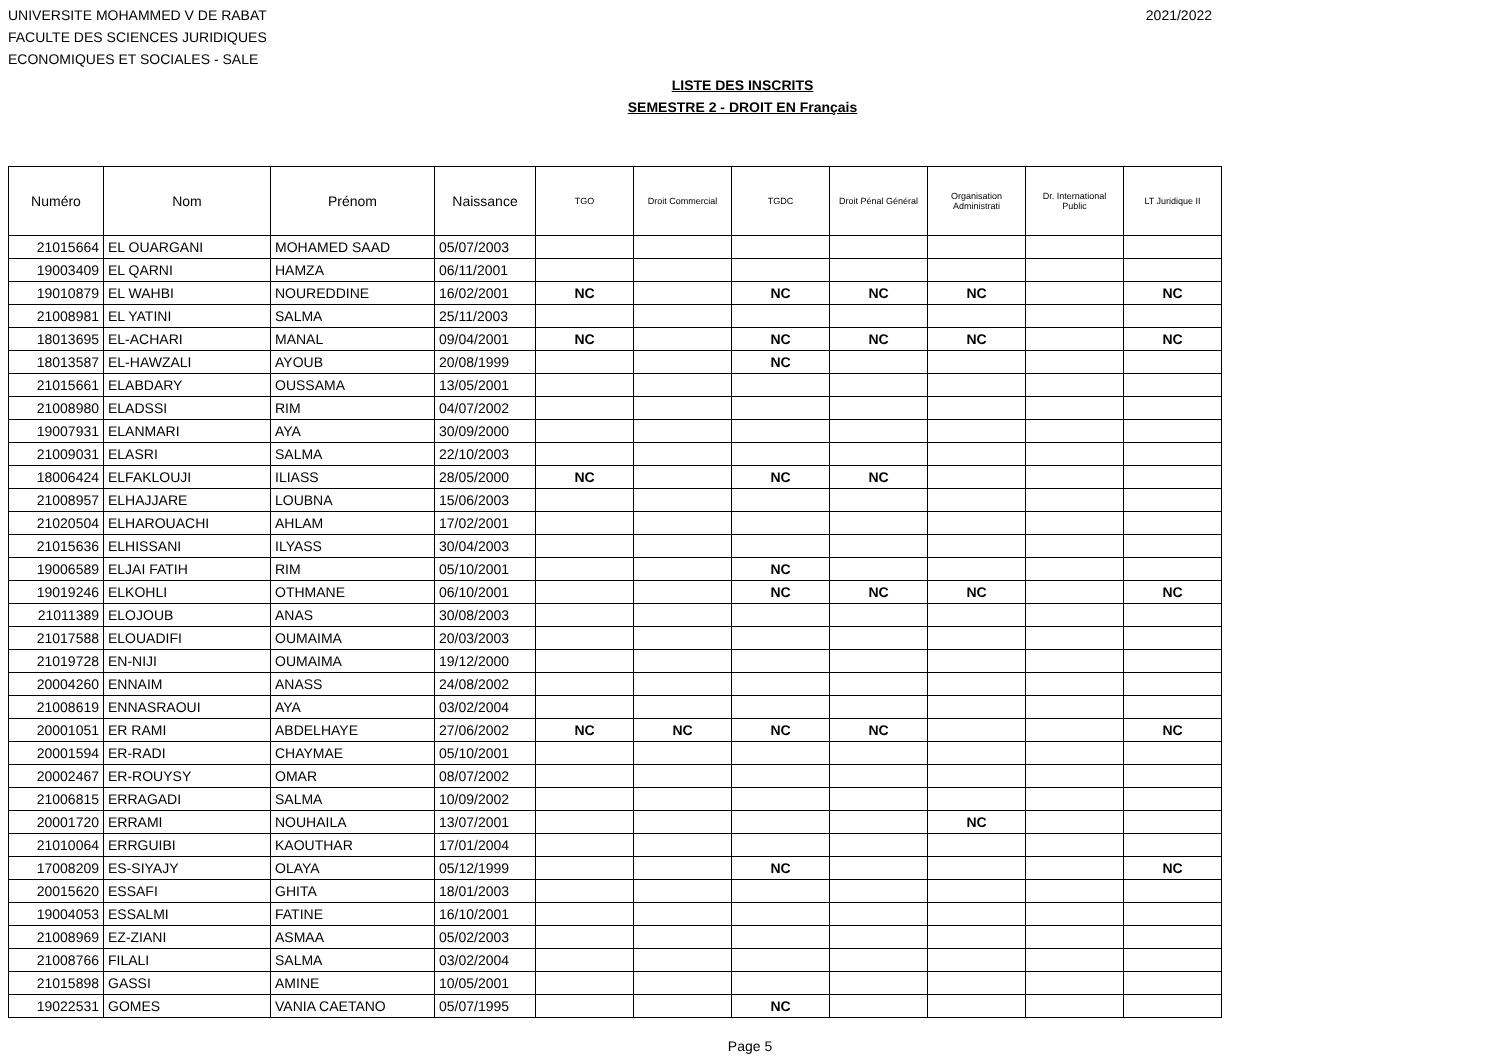UNIVERSITE MOHAMMED V DE RABAT
FACULTE DES SCIENCES JURIDIQUES
ECONOMIQUES ET SOCIALES - SALE
2021/2022
LISTE DES INSCRITS
SEMESTRE 2 - DROIT EN Français
| Numéro | Nom | Prénom | Naissance | TGO | Droit Commercial | TGDC | Droit Pénal Général | Organisation Administrati | Dr. International Public | LT Juridique II |
| --- | --- | --- | --- | --- | --- | --- | --- | --- | --- | --- |
| 21015664 | EL OUARGANI | MOHAMED SAAD | 05/07/2003 | | | | | | | |
| 19003409 | EL QARNI | HAMZA | 06/11/2001 | | | | | | | |
| 19010879 | EL WAHBI | NOUREDDINE | 16/02/2001 | NC | | NC | NC | NC | | NC |
| 21008981 | EL YATINI | SALMA | 25/11/2003 | | | | | | | |
| 18013695 | EL-ACHARI | MANAL | 09/04/2001 | NC | | NC | NC | NC | | NC |
| 18013587 | EL-HAWZALI | AYOUB | 20/08/1999 | | | NC | | | | |
| 21015661 | ELABDARY | OUSSAMA | 13/05/2001 | | | | | | | |
| 21008980 | ELADSSI | RIM | 04/07/2002 | | | | | | | |
| 19007931 | ELANMARI | AYA | 30/09/2000 | | | | | | | |
| 21009031 | ELASRI | SALMA | 22/10/2003 | | | | | | | |
| 18006424 | ELFAKLOUJI | ILIASS | 28/05/2000 | NC | | NC | NC | | | |
| 21008957 | ELHAJJARE | LOUBNA | 15/06/2003 | | | | | | | |
| 21020504 | ELHAROUACHI | AHLAM | 17/02/2001 | | | | | | | |
| 21015636 | ELHISSANI | ILYASS | 30/04/2003 | | | | | | | |
| 19006589 | ELJAI FATIH | RIM | 05/10/2001 | | | NC | | | | |
| 19019246 | ELKOHLI | OTHMANE | 06/10/2001 | | | NC | NC | NC | | NC |
| 21011389 | ELOJOUB | ANAS | 30/08/2003 | | | | | | | |
| 21017588 | ELOUADIFI | OUMAIMA | 20/03/2003 | | | | | | | |
| 21019728 | EN-NIJI | OUMAIMA | 19/12/2000 | | | | | | | |
| 20004260 | ENNAIM | ANASS | 24/08/2002 | | | | | | | |
| 21008619 | ENNASRAOUI | AYA | 03/02/2004 | | | | | | | |
| 20001051 | ER RAMI | ABDELHAYE | 27/06/2002 | NC | NC | NC | NC | | | NC |
| 20001594 | ER-RADI | CHAYMAE | 05/10/2001 | | | | | | | |
| 20002467 | ER-ROUYSY | OMAR | 08/07/2002 | | | | | | | |
| 21006815 | ERRAGADI | SALMA | 10/09/2002 | | | | | | | |
| 20001720 | ERRAMI | NOUHAILA | 13/07/2001 | | | | | NC | | |
| 21010064 | ERRGUIBI | KAOUTHAR | 17/01/2004 | | | | | | | |
| 17008209 | ES-SIYAJY | OLAYA | 05/12/1999 | | | NC | | | | NC |
| 20015620 | ESSAFI | GHITA | 18/01/2003 | | | | | | | |
| 19004053 | ESSALMI | FATINE | 16/10/2001 | | | | | | | |
| 21008969 | EZ-ZIANI | ASMAA | 05/02/2003 | | | | | | | |
| 21008766 | FILALI | SALMA | 03/02/2004 | | | | | | | |
| 21015898 | GASSI | AMINE | 10/05/2001 | | | | | | | |
| 19022531 | GOMES | VANIA CAETANO | 05/07/1995 | | | NC | | | | |
Page 5